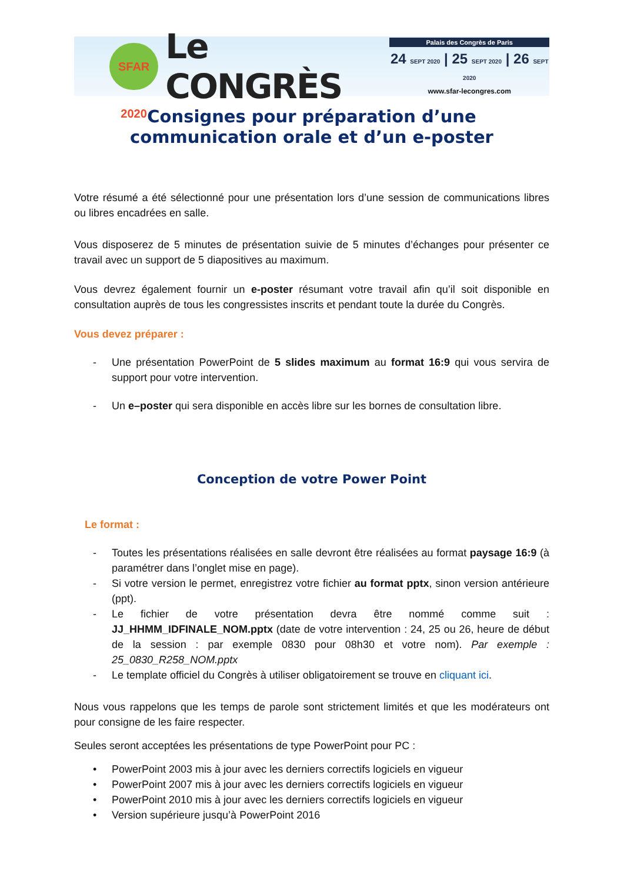SFAR 2020
Le CONGRÈS
Palais des Congrès de Paris
24 SEPT 2020 | 25 SEPT 2020 | 26 SEPT 2020
www.sfar-lecongres.com
Consignes pour préparation d’une
communication orale et d’un e-poster
Votre résumé a été sélectionné pour une présentation lors d’une session de communications libres ou libres encadrées en salle.
Vous disposerez de 5 minutes de présentation suivie de 5 minutes d’échanges pour présenter ce travail avec un support de 5 diapositives au maximum.
Vous devrez également fournir un e-poster résumant votre travail afin qu’il soit disponible en consultation auprès de tous les congressistes inscrits et pendant toute la durée du Congrès.
Vous devez préparer :
- Une présentation PowerPoint de 5 slides maximum au format 16:9 qui vous servira de support pour votre intervention.
- Un e–poster qui sera disponible en accès libre sur les bornes de consultation libre.
Conception de votre Power Point
Le format :
- Toutes les présentations réalisées en salle devront être réalisées au format paysage 16:9 (à paramétrer dans l’onglet mise en page).
- Si votre version le permet, enregistrez votre fichier au format pptx, sinon version antérieure (ppt).
- Le fichier de votre présentation devra être nommé comme suit : JJ_HHMM_IDFINALE_NOM.pptx (date de votre intervention : 24, 25 ou 26, heure de début de la session : par exemple 0830 pour 08h30 et votre nom). Par exemple : 25_0830_R258_NOM.pptx
- Le template officiel du Congrès à utiliser obligatoirement se trouve en cliquant ici.
Nous vous rappelons que les temps de parole sont strictement limités et que les modérateurs ont pour consigne de les faire respecter.
Seules seront acceptées les présentations de type PowerPoint pour PC :
• PowerPoint 2003 mis à jour avec les derniers correctifs logiciels en vigueur
• PowerPoint 2007 mis à jour avec les derniers correctifs logiciels en vigueur
• PowerPoint 2010 mis à jour avec les derniers correctifs logiciels en vigueur
• Version supérieure jusqu’à PowerPoint 2016